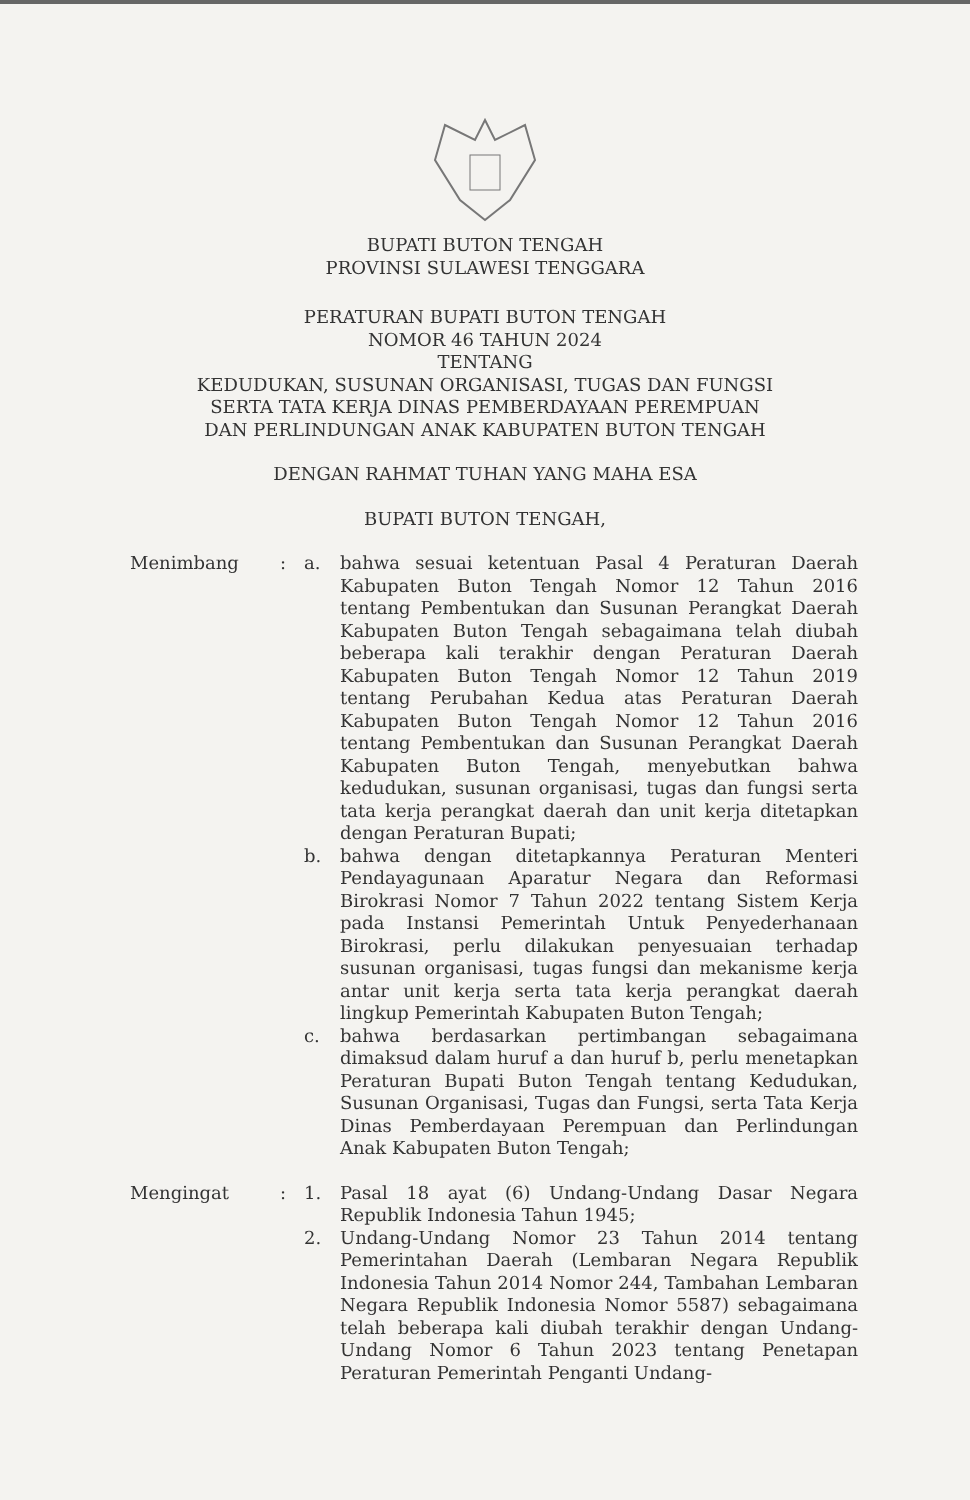BUPATI BUTON TENGAH
PROVINSI SULAWESI TENGGARA
PERATURAN BUPATI BUTON TENGAH
NOMOR 46 TAHUN 2024
TENTANG
KEDUDUKAN, SUSUNAN ORGANISASI, TUGAS DAN FUNGSI
SERTA TATA KERJA DINAS PEMBERDAYAAN PEREMPUAN
DAN PERLINDUNGAN ANAK KABUPATEN BUTON TENGAH
DENGAN RAHMAT TUHAN YANG MAHA ESA
BUPATI BUTON TENGAH,
Menimbang : a. bahwa sesuai ketentuan Pasal 4 Peraturan Daerah Kabupaten Buton Tengah Nomor 12 Tahun 2016 tentang Pembentukan dan Susunan Perangkat Daerah Kabupaten Buton Tengah sebagaimana telah diubah beberapa kali terakhir dengan Peraturan Daerah Kabupaten Buton Tengah Nomor 12 Tahun 2019 tentang Perubahan Kedua atas Peraturan Daerah Kabupaten Buton Tengah Nomor 12 Tahun 2016 tentang Pembentukan dan Susunan Perangkat Daerah Kabupaten Buton Tengah, menyebutkan bahwa kedudukan, susunan organisasi, tugas dan fungsi serta tata kerja perangkat daerah dan unit kerja ditetapkan dengan Peraturan Bupati;
b. bahwa dengan ditetapkannya Peraturan Menteri Pendayagunaan Aparatur Negara dan Reformasi Birokrasi Nomor 7 Tahun 2022 tentang Sistem Kerja pada Instansi Pemerintah Untuk Penyederhanaan Birokrasi, perlu dilakukan penyesuaian terhadap susunan organisasi, tugas fungsi dan mekanisme kerja antar unit kerja serta tata kerja perangkat daerah lingkup Pemerintah Kabupaten Buton Tengah;
c. bahwa berdasarkan pertimbangan sebagaimana dimaksud dalam huruf a dan huruf b, perlu menetapkan Peraturan Bupati Buton Tengah tentang Kedudukan, Susunan Organisasi, Tugas dan Fungsi, serta Tata Kerja Dinas Pemberdayaan Perempuan dan Perlindungan Anak Kabupaten Buton Tengah;
Mengingat : 1. Pasal 18 ayat (6) Undang-Undang Dasar Negara Republik Indonesia Tahun 1945;
2. Undang-Undang Nomor 23 Tahun 2014 tentang Pemerintahan Daerah (Lembaran Negara Republik Indonesia Tahun 2014 Nomor 244, Tambahan Lembaran Negara Republik Indonesia Nomor 5587) sebagaimana telah beberapa kali diubah terakhir dengan Undang-Undang Nomor 6 Tahun 2023 tentang Penetapan Peraturan Pemerintah Penganti Undang-